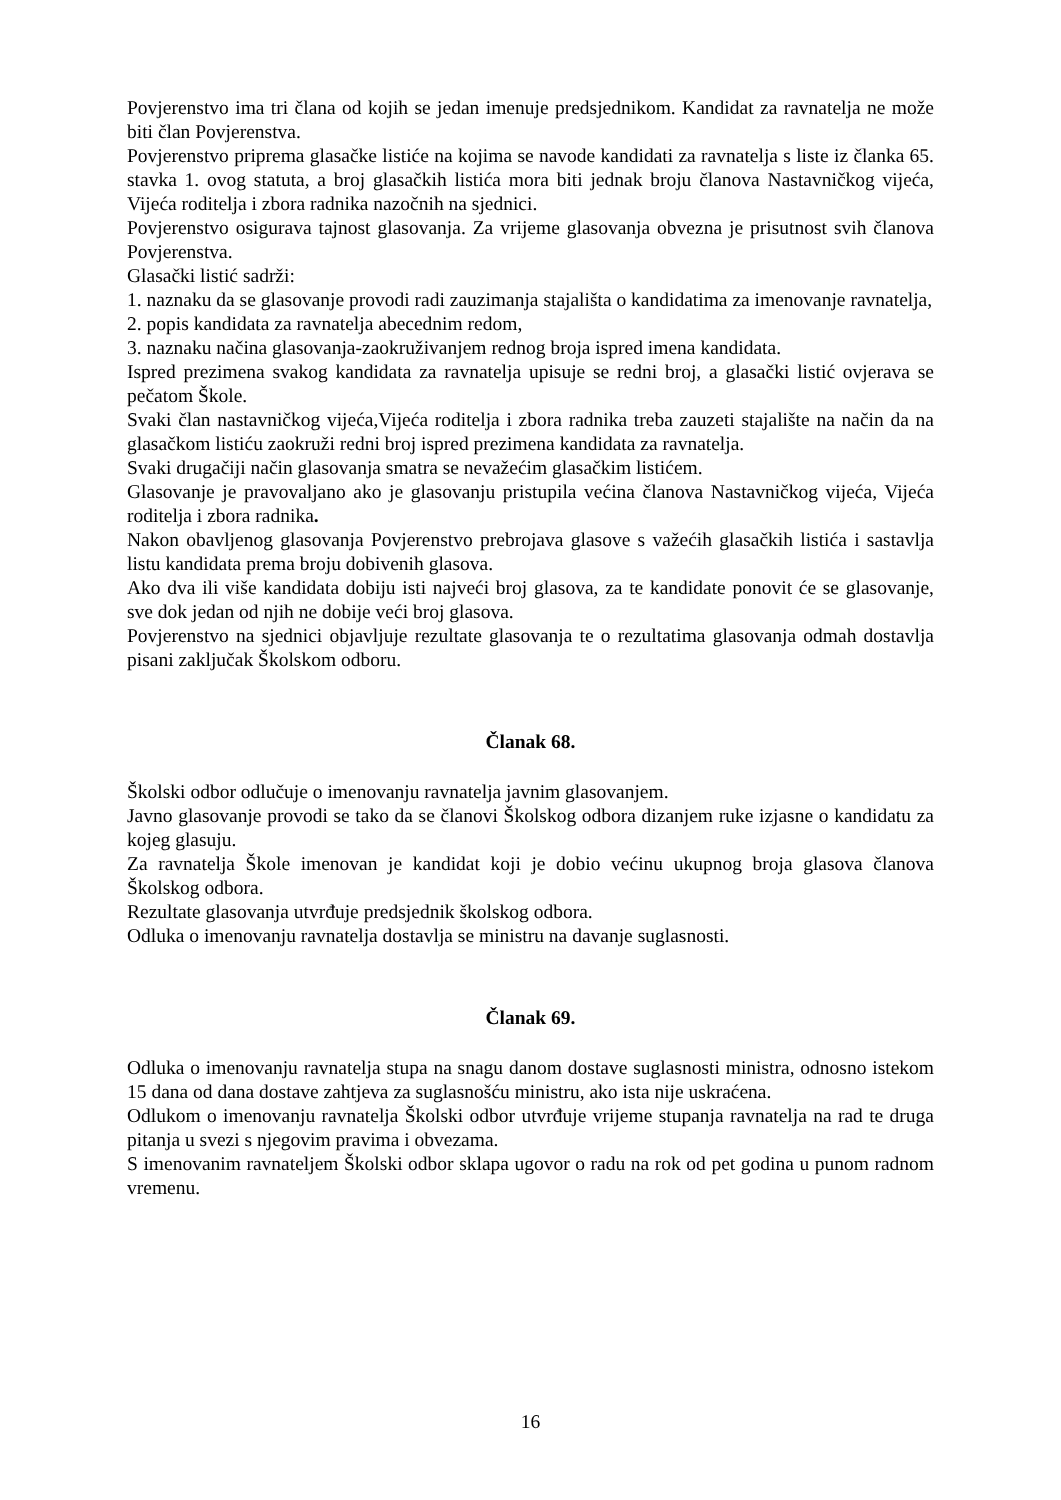Povjerenstvo ima tri člana od kojih se jedan imenuje predsjednikom. Kandidat za ravnatelja ne može biti član Povjerenstva.
Povjerenstvo priprema glasačke listiće na kojima se navode kandidati za ravnatelja s liste iz članka 65. stavka 1. ovog statuta, a broj glasačkih listića mora biti jednak broju članova Nastavničkog vijeća, Vijeća roditelja i zbora radnika nazočnih na sjednici.
Povjerenstvo osigurava tajnost glasovanja. Za vrijeme glasovanja obvezna je prisutnost svih članova Povjerenstva.
Glasački listić sadrži:
1. naznaku da se glasovanje provodi radi zauzimanja stajališta o kandidatima za imenovanje ravnatelja,
2. popis kandidata za ravnatelja abecednim redom,
3. naznaku načina glasovanja-zaokruživanjem rednog broja ispred imena kandidata.
Ispred prezimena svakog kandidata za ravnatelja upisuje se redni broj, a glasački listić ovjerava se pečatom Škole.
Svaki član nastavničkog vijeća,Vijeća roditelja i zbora radnika treba zauzeti stajalište na način da na glasačkom listiću zaokruži redni broj ispred prezimena kandidata za ravnatelja.
Svaki drugačiji način glasovanja smatra se nevažećim glasačkim listićem.
Glasovanje je pravovaljano ako je glasovanju pristupila većina članova Nastavničkog vijeća, Vijeća roditelja i zbora radnika.
Nakon obavljenog glasovanja Povjerenstvo prebrojava glasove s važećih glasačkih listića i sastavlja listu kandidata prema broju dobivenih glasova.
Ako dva ili više kandidata dobiju isti najveći broj glasova, za te kandidate ponovit će se glasovanje, sve dok jedan od njih ne dobije veći broj glasova.
Povjerenstvo na sjednici objavljuje rezultate glasovanja te o rezultatima glasovanja odmah dostavlja pisani zaključak Školskom odboru.
Članak 68.
Školski odbor odlučuje o imenovanju ravnatelja javnim glasovanjem.
Javno glasovanje provodi se tako da se članovi Školskog odbora dizanjem ruke izjasne o kandidatu za kojeg glasuju.
Za ravnatelja Škole imenovan je kandidat koji je dobio većinu ukupnog broja glasova članova Školskog odbora.
Rezultate glasovanja utvrđuje predsjednik školskog odbora.
Odluka o imenovanju ravnatelja dostavlja se ministru na davanje suglasnosti.
Članak 69.
Odluka o imenovanju ravnatelja stupa na snagu danom dostave suglasnosti ministra, odnosno istekom 15 dana od dana dostave zahtjeva za suglasnošću ministru, ako ista nije uskraćena.
Odlukom o imenovanju ravnatelja Školski odbor utvrđuje vrijeme stupanja ravnatelja na rad te druga pitanja u svezi s njegovim pravima i obvezama.
S imenovanim ravnateljem Školski odbor sklapa ugovor o radu na rok od pet godina u punom radnom vremenu.
16